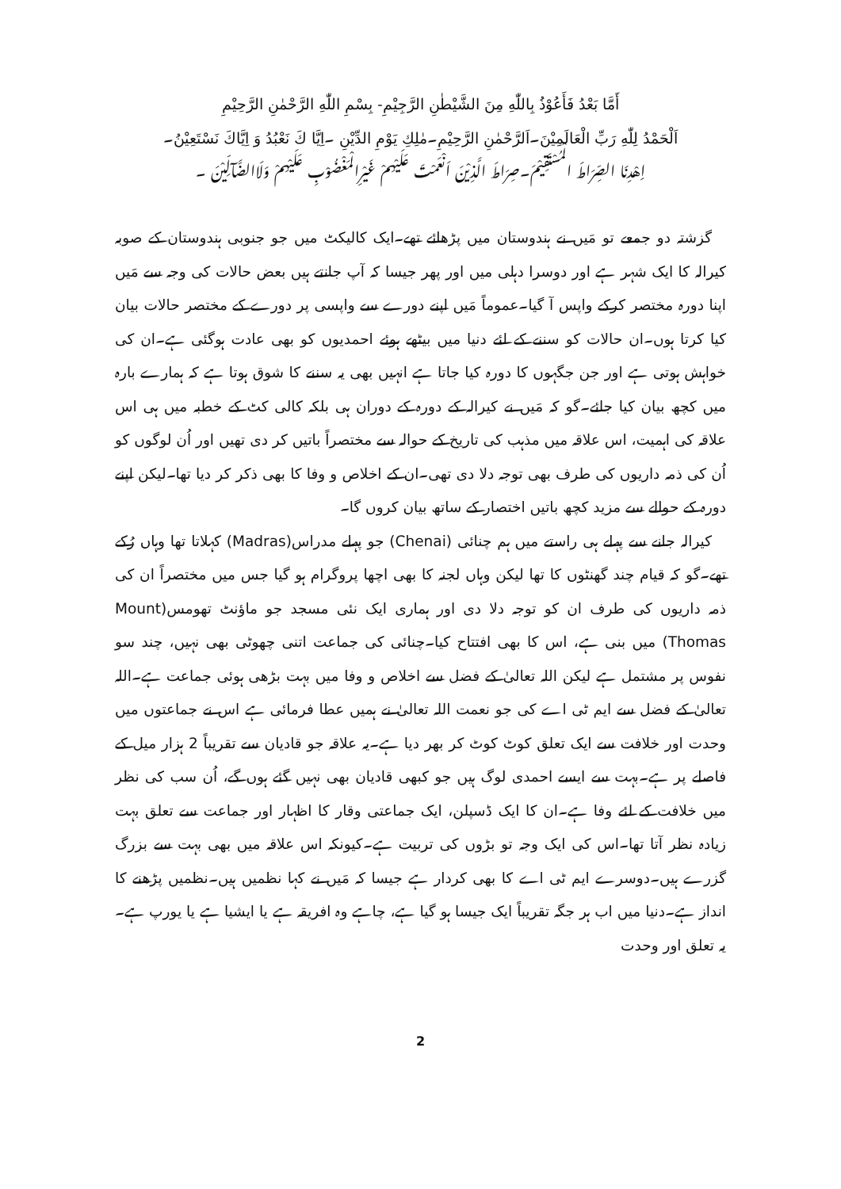أَمَّا بَعْدُ فَأَعُوْذُ بِاللّٰهِ مِنَ الشَّيْطٰنِ الرَّجِيْمِ- بِسْمِ اللّٰهِ الرَّحْمٰنِ الرَّحِيْمِ
اَلْحَمْدُ لِلّٰهِ رَبِّ الْعَالَمِيْنَ۔اَلرَّحْمٰنِ الرَّحِيْمِ۔مٰلِكِ يَوْمِ الدِّيْنِ ۔اِيَّا كَ نَعْبُدُ وَ اِيَّاكَ نَسْتَعِيْنُ۔
اِهْدِنَا الصِّرَاطَ الْمُسْتَقِيْمَ۔صِرَاطَ الَّذِيْنَ اَنْعَمْتَ عَلَيْهِمْ غَيْرِالْمَغْضُوْبِ عَلَيْهِمْ وَلَاالضَّآلِّيْنَ ۔
گزشتہ دو جمعے تو مَیں نے ہندوستان میں پڑھائے تھے۔ایک کالیکٹ میں جو جنوبی ہندوستان کے صوبہ کیرالہ کا ایک شہر ہے اور دوسرا دہلی میں اور پھر جیسا کہ آپ جانتے ہیں بعض حالات کی وجہ سے مَیں اپنا دورہ مختصر کرکے واپس آ گیا۔عموماً مَیں اپنے دورے سے واپسی پر دورے کے مختصر حالات بیان کیا کرتا ہوں۔ان حالات کو سننے کے لئے دنیا میں بیٹھے ہوئے احمدیوں کو بھی عادت ہوگئی ہے۔ان کی خواہش ہوتی ہے اور جن جگہوں کا دورہ کیا جاتا ہے انہیں بھی یہ سننے کا شوق ہوتا ہے کہ ہمارے بارہ میں کچھ بیان کیا جائے۔گو کہ مَیں نے کیرالہ کے دورہ کے دوران ہی بلکہ کالی کٹ کے خطبہ میں ہی اس علاقہ کی اہمیت، اس علاقہ میں مذہب کی تاریخ کے حوالہ سے مختصراً باتیں کر دی تھیں اور اُن لوگوں کو اُن کی ذمہ داریوں کی طرف بھی توجہ دلا دی تھی۔ان کے اخلاص و وفا کا بھی ذکر کر دیا تھا۔لیکن اپنے دورہ کے حوالے سے مزید کچھ باتیں اختصار کے ساتھ بیان کروں گا۔
کیرالہ جانے سے پہلے ہی راستے میں ہم چنائی (Chenai) جو پہلے مدراس(Madras) کہلاتا تھا وہاں رُکے تھے۔گو کہ قیام چند گھنٹوں کا تھا لیکن وہاں لجنہ کا بھی اچھا پروگرام ہو گیا جس میں مختصراً ان کی ذمہ داریوں کی طرف ان کو توجہ دلا دی اور ہماری ایک نئی مسجد جو ماؤنٹ تھومس(Mount Thomas) میں بنی ہے، اس کا بھی افتتاح کیا۔چنائی کی جماعت اتنی چھوٹی بھی نہیں، چند سو نفوس پر مشتمل ہے لیکن اللہ تعالیٰ کے فضل سے اخلاص و وفا میں بہت بڑھی ہوئی جماعت ہے۔اللہ تعالیٰ کے فضل سے ایم ٹی اے کی جو نعمت اللہ تعالیٰ نے ہمیں عطا فرمائی ہے اس نے جماعتوں میں وحدت اور خلافت سے ایک تعلق کوٹ کوٹ کر بھر دیا ہے۔یہ علاقہ جو قادیان سے تقریباً 2 ہزار میل کے فاصلے پر ہے۔بہت سے ایسے احمدی لوگ ہیں جو کبھی قادیان بھی نہیں گئے ہوں گے، اُن سب کی نظر میں خلافت کے لئے وفا ہے۔ان کا ایک ڈسپلن، ایک جماعتی وقار کا اظہار اور جماعت سے تعلق بہت زیادہ نظر آتا تھا۔اس کی ایک وجہ تو بڑوں کی تربیت ہے۔کیونکہ اس علاقہ میں بھی بہت سے بزرگ گزرے ہیں۔دوسرے ایم ٹی اے کا بھی کردار ہے جیسا کہ مَیں نے کہا نظمیں ہیں۔نظمیں پڑھنے کا انداز ہے۔دنیا میں اب ہر جگہ تقریباً ایک جیسا ہو گیا ہے، چاہے وہ افریقہ ہے یا ایشیا ہے یا یورپ ہے۔یہ تعلق اور وحدت
2